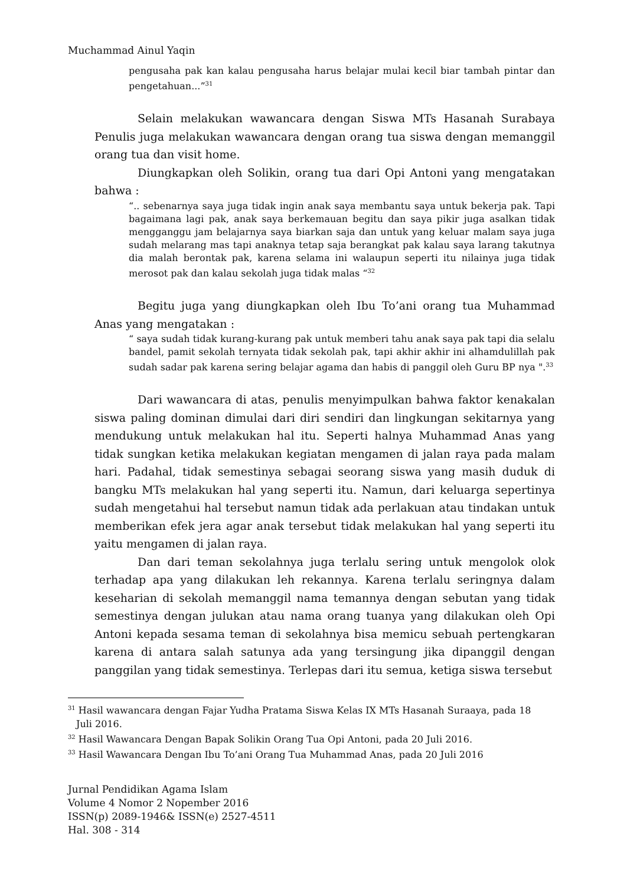Muchammad Ainul Yaqin
pengusaha pak kan kalau pengusaha harus belajar mulai kecil biar tambah pintar dan pengetahuan...”<sup>31</sup>
Selain melakukan wawancara dengan Siswa MTs Hasanah Surabaya Penulis juga melakukan wawancara dengan orang tua siswa dengan memanggil orang tua dan visit home.
Diungkapkan oleh Solikin, orang tua dari Opi Antoni yang mengatakan bahwa :
“.. sebenarnya saya juga tidak ingin anak saya membantu saya untuk bekerja pak. Tapi bagaimana lagi pak, anak saya berkemauan begitu dan saya pikir juga asalkan tidak mengganggu jam belajarnya saya biarkan saja dan untuk yang keluar malam saya juga sudah melarang mas tapi anaknya tetap saja berangkat pak kalau saya larang takutnya dia malah berontak pak, karena selama ini walaupun seperti itu nilainya juga tidak merosot pak dan kalau sekolah juga tidak malas “<sup>32</sup>
Begitu juga yang diungkapkan oleh Ibu To’ani orang tua Muhammad Anas yang mengatakan :
“ saya sudah tidak kurang-kurang pak untuk memberi tahu anak saya pak tapi dia selalu bandel, pamit sekolah ternyata tidak sekolah pak, tapi akhir akhir ini alhamdulillah pak sudah sadar pak karena sering belajar agama dan habis di panggil oleh Guru BP nya ".<sup>33</sup>
Dari wawancara di atas, penulis menyimpulkan bahwa faktor kenakalan siswa paling dominan dimulai dari diri sendiri dan lingkungan sekitarnya yang mendukung untuk melakukan hal itu. Seperti halnya Muhammad Anas yang tidak sungkan ketika melakukan kegiatan mengamen di jalan raya pada malam hari. Padahal, tidak semestinya sebagai seorang siswa yang masih duduk di bangku MTs melakukan hal yang seperti itu. Namun, dari keluarga sepertinya sudah mengetahui hal tersebut namun tidak ada perlakuan atau tindakan untuk memberikan efek jera agar anak tersebut tidak melakukan hal yang seperti itu yaitu mengamen di jalan raya.
Dan dari teman sekolahnya juga terlalu sering untuk mengolok olok terhadap apa yang dilakukan leh rekannya. Karena terlalu seringnya dalam keseharian di sekolah memanggil nama temannya dengan sebutan yang tidak semestinya dengan julukan atau nama orang tuanya yang dilakukan oleh Opi Antoni kepada sesama teman di sekolahnya bisa memicu sebuah pertengkaran karena di antara salah satunya ada yang tersingung jika dipanggil dengan panggilan yang tidak semestinya. Terlepas dari itu semua, ketiga siswa tersebut
<sup>31</sup> Hasil wawancara dengan Fajar Yudha Pratama Siswa Kelas IX MTs Hasanah Suraaya, pada 18
Juli 2016.
<sup>32</sup> Hasil Wawancara Dengan Bapak Solikin Orang Tua Opi Antoni, pada 20 Juli 2016.
<sup>33</sup> Hasil Wawancara Dengan Ibu To’ani Orang Tua Muhammad Anas, pada 20 Juli 2016
Jurnal Pendidikan Agama Islam
Volume 4 Nomor 2 Nopember 2016
ISSN(p) 2089-1946& ISSN(e) 2527-4511
Hal. 308 - 314